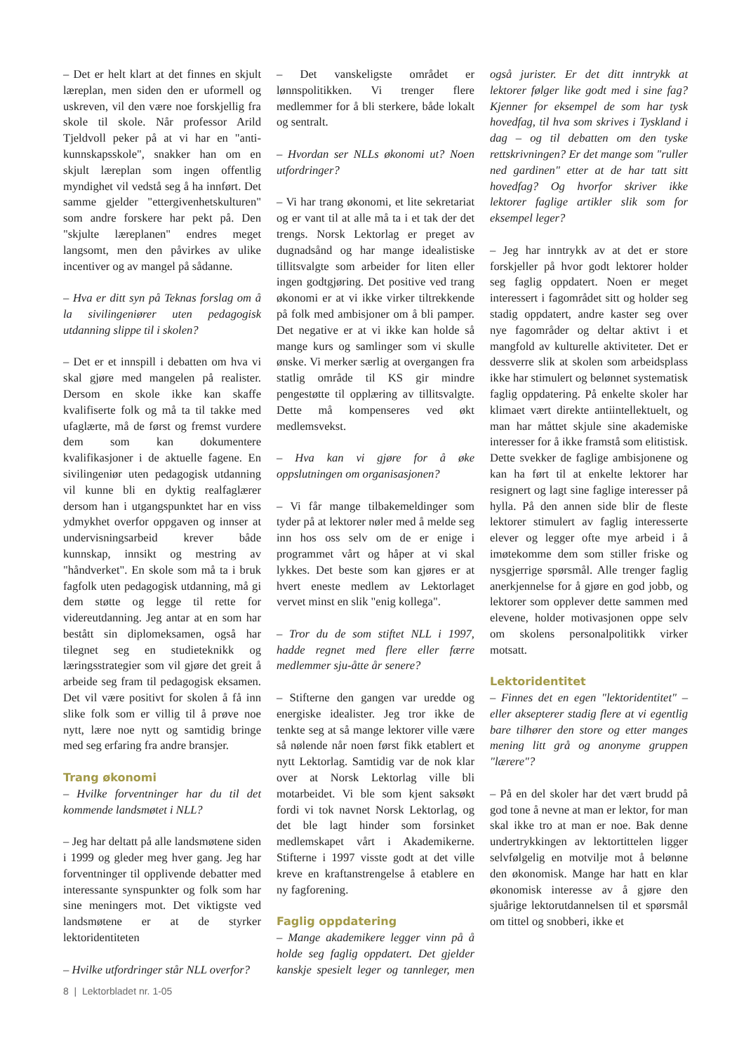– Det er helt klart at det finnes en skjult læreplan, men siden den er uformell og uskreven, vil den være noe forskjellig fra skole til skole. Når professor Arild Tjeldvoll peker på at vi har en "anti-kunnskapsskole", snakker han om en skjult læreplan som ingen offentlig myndighet vil vedstå seg å ha innført. Det samme gjelder "ettergivenhetskulturen" som andre forskere har pekt på. Den "skjulte læreplanen" endres meget langsomt, men den påvirkes av ulike incentiver og av mangel på sådanne.
– Hva er ditt syn på Teknas forslag om å la sivilingeniører uten pedagogisk utdanning slippe til i skolen?
– Det er et innspill i debatten om hva vi skal gjøre med mangelen på realister. Dersom en skole ikke kan skaffe kvalifiserte folk og må ta til takke med ufaglærte, må de først og fremst vurdere dem som kan dokumentere kvalifikasjoner i de aktuelle fagene. En sivilingeniør uten pedagogisk utdanning vil kunne bli en dyktig realfaglærer dersom han i utgangspunktet har en viss ydmykhet overfor oppgaven og innser at undervisningsarbeid krever både kunnskap, innsikt og mestring av "håndverket". En skole som må ta i bruk fagfolk uten pedagogisk utdanning, må gi dem støtte og legge til rette for videreutdanning. Jeg antar at en som har bestått sin diplomeksamen, også har tilegnet seg en studieteknikk og læringsstrategier som vil gjøre det greit å arbeide seg fram til pedagogisk eksamen. Det vil være positivt for skolen å få inn slike folk som er villig til å prøve noe nytt, lære noe nytt og samtidig bringe med seg erfaring fra andre bransjer.
Trang økonomi
– Hvilke forventninger har du til det kommende landsmøtet i NLL?
– Jeg har deltatt på alle landsmøtene siden i 1999 og gleder meg hver gang. Jeg har forventninger til opplivende debatter med interessante synspunkter og folk som har sine meningers mot. Det viktigste ved landsmøtene er at de styrker lektoridentiteten
– Hvilke utfordringer står NLL overfor?
– Det vanskeligste området er lønnspolitikken. Vi trenger flere medlemmer for å bli sterkere, både lokalt og sentralt.
– Hvordan ser NLLs økonomi ut? Noen utfordringer?
– Vi har trang økonomi, et lite sekretariat og er vant til at alle må ta i et tak der det trengs. Norsk Lektorlag er preget av dugnadsånd og har mange idealistiske tillitsvalgte som arbeider for liten eller ingen godtgjøring. Det positive ved trang økonomi er at vi ikke virker tiltrekkende på folk med ambisjoner om å bli pamper. Det negative er at vi ikke kan holde så mange kurs og samlinger som vi skulle ønske. Vi merker særlig at overgangen fra statlig område til KS gir mindre pengestøtte til opplæring av tillitsvalgte. Dette må kompenseres ved økt medlemsvekst.
– Hva kan vi gjøre for å øke oppslutningen om organisasjonen?
– Vi får mange tilbakemeldinger som tyder på at lektorer nøler med å melde seg inn hos oss selv om de er enige i programmet vårt og håper at vi skal lykkes. Det beste som kan gjøres er at hvert eneste medlem av Lektorlaget vervet minst en slik "enig kollega".
– Tror du de som stiftet NLL i 1997, hadde regnet med flere eller færre medlemmer sju-åtte år senere?
– Stifterne den gangen var uredde og energiske idealister. Jeg tror ikke de tenkte seg at så mange lektorer ville være så nølende når noen først fikk etablert et nytt Lektorlag. Samtidig var de nok klar over at Norsk Lektorlag ville bli motarbeidet. Vi ble som kjent saksøkt fordi vi tok navnet Norsk Lektorlag, og det ble lagt hinder som forsinket medlemskapet vårt i Akademikerne. Stifterne i 1997 visste godt at det ville kreve en kraftanstrengelse å etablere en ny fagforening.
Faglig oppdatering
– Mange akademikere legger vinn på å holde seg faglig oppdatert. Det gjelder kanskje spesielt leger og tannleger, men også jurister. Er det ditt inntrykk at lektorer følger like godt med i sine fag? Kjenner for eksempel de som har tysk hovedfag, til hva som skrives i Tyskland i dag – og til debatten om den tyske rettskrivningen? Er det mange som "ruller ned gardinen" etter at de har tatt sitt hovedfag? Og hvorfor skriver ikke lektorer faglige artikler slik som for eksempel leger?
– Jeg har inntrykk av at det er store forskjeller på hvor godt lektorer holder seg faglig oppdatert. Noen er meget interessert i fagområdet sitt og holder seg stadig oppdatert, andre kaster seg over nye fagområder og deltar aktivt i et mangfold av kulturelle aktiviteter. Det er dessverre slik at skolen som arbeidsplass ikke har stimulert og belønnet systematisk faglig oppdatering. På enkelte skoler har klimaet vært direkte antiintellektuelt, og man har måttet skjule sine akademiske interesser for å ikke framstå som elitistisk. Dette svekker de faglige ambisjonene og kan ha ført til at enkelte lektorer har resignert og lagt sine faglige interesser på hylla. På den annen side blir de fleste lektorer stimulert av faglig interesserte elever og legger ofte mye arbeid i å imøtekomme dem som stiller friske og nysgjerrige spørsmål. Alle trenger faglig anerkjennelse for å gjøre en god jobb, og lektorer som opplever dette sammen med elevene, holder motivasjonen oppe selv om skolens personalpolitikk virker motsatt.
Lektoridentitet
– Finnes det en egen "lektoridentitet" – eller aksepterer stadig flere at vi egentlig bare tilhører den store og etter manges mening litt grå og anonyme gruppen "lærere"?
– På en del skoler har det vært brudd på god tone å nevne at man er lektor, for man skal ikke tro at man er noe. Bak denne undertrykkingen av lektortittelen ligger selvfølgelig en motvilje mot å belønne den økonomisk. Mange har hatt en klar økonomisk interesse av å gjøre den sjuårige lektorutdannelsen til et spørsmål om tittel og snobberi, ikke et
8 | Lektorbladet nr. 1-05